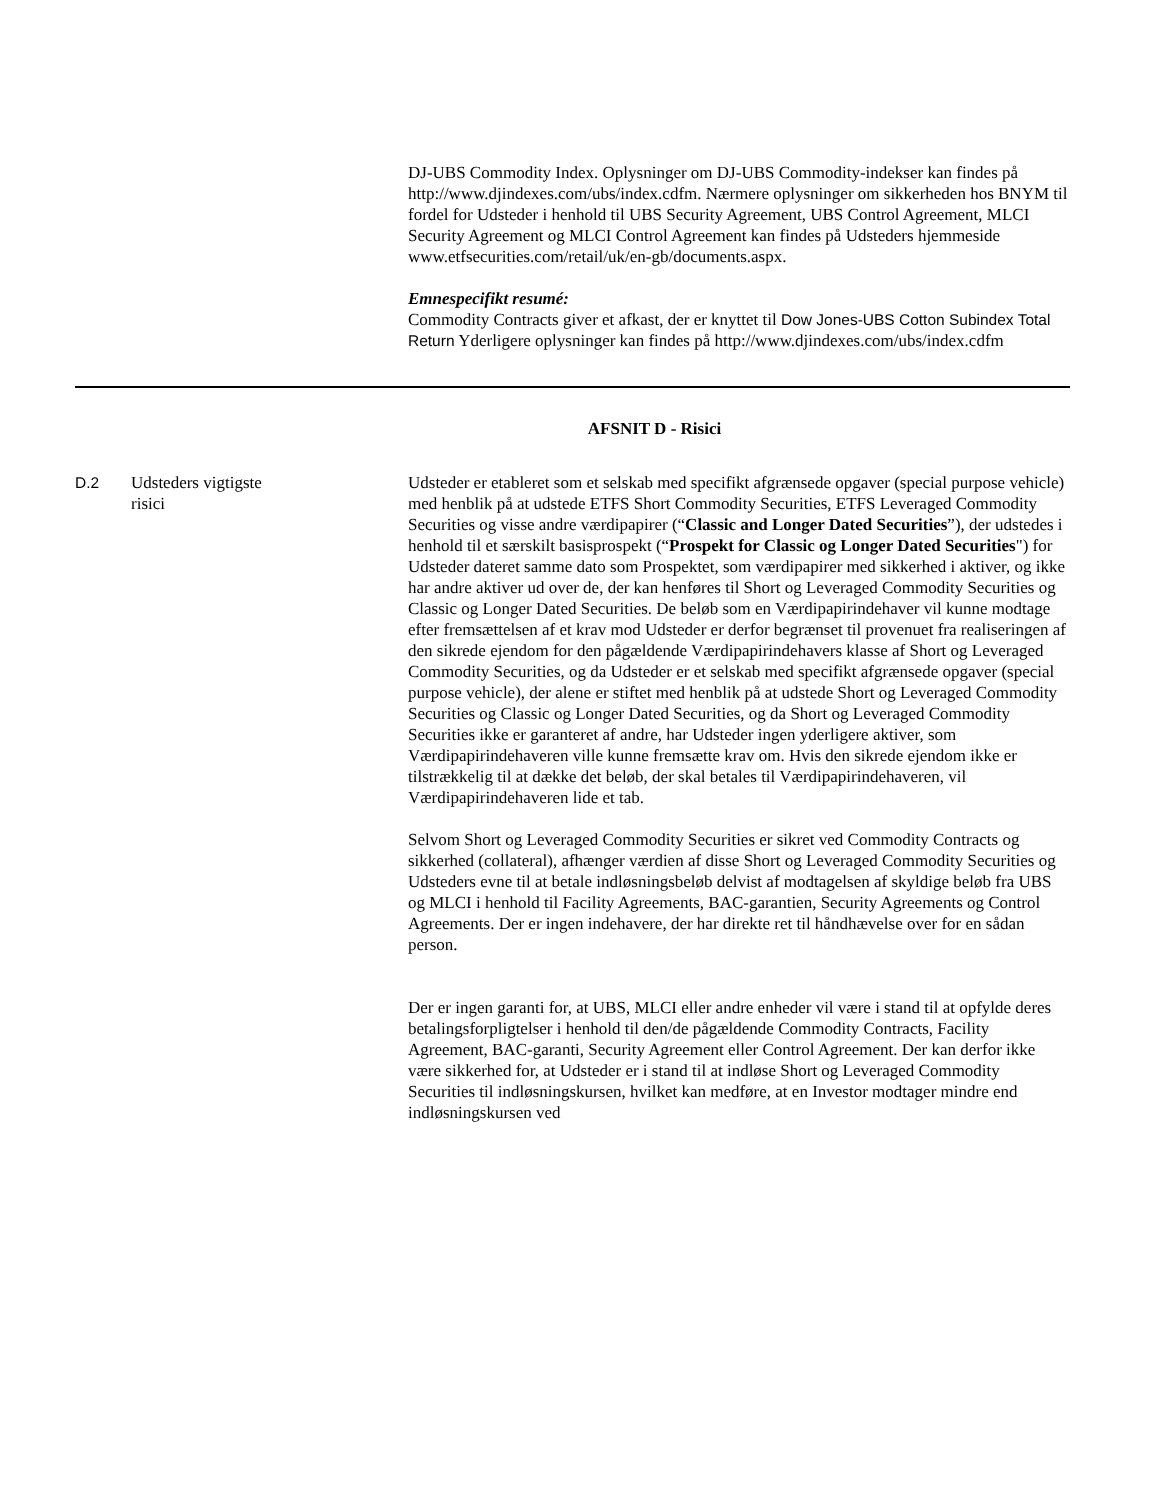DJ-UBS Commodity Index. Oplysninger om DJ-UBS Commodity-indekser kan findes på http://www.djindexes.com/ubs/index.cdfm. Nærmere oplysninger om sikkerheden hos BNYM til fordel for Udsteder i henhold til UBS Security Agreement, UBS Control Agreement, MLCI Security Agreement og MLCI Control Agreement kan findes på Udsteders hjemmeside www.etfsecurities.com/retail/uk/en-gb/documents.aspx.
Emnespecifikt resumé:
Commodity Contracts giver et afkast, der er knyttet til Dow Jones-UBS Cotton Subindex Total Return Yderligere oplysninger kan findes på http://www.djindexes.com/ubs/index.cdfm
AFSNIT D - Risici
D.2 Udsteders vigtigste
risici
Udsteder er etableret som et selskab med specifikt afgrænsede opgaver (special purpose vehicle) med henblik på at udstede ETFS Short Commodity Securities, ETFS Leveraged Commodity Securities og visse andre værdipapirer (“Classic and Longer Dated Securities”), der udstedes i henhold til et særskilt basisprospekt (“Prospekt for Classic og Longer Dated Securities") for Udsteder dateret samme dato som Prospektet, som værdipapirer med sikkerhed i aktiver, og ikke har andre aktiver ud over de, der kan henføres til Short og Leveraged Commodity Securities og Classic og Longer Dated Securities. De beløb som en Værdipapirindehaver vil kunne modtage efter fremsættelsen af et krav mod Udsteder er derfor begrænset til provenuet fra realiseringen af den sikrede ejendom for den pågældende Værdipapirindehavers klasse af Short og Leveraged Commodity Securities, og da Udsteder er et selskab med specifikt afgrænsede opgaver (special purpose vehicle), der alene er stiftet med henblik på at udstede Short og Leveraged Commodity Securities og Classic og Longer Dated Securities, og da Short og Leveraged Commodity Securities ikke er garanteret af andre, har Udsteder ingen yderligere aktiver, som Værdipapirindehaveren ville kunne fremsætte krav om. Hvis den sikrede ejendom ikke er tilstrækkelig til at dække det beløb, der skal betales til Værdipapirindehaveren, vil Værdipapirindehaveren lide et tab.
Selvom Short og Leveraged Commodity Securities er sikret ved Commodity Contracts og sikkerhed (collateral), afhænger værdien af disse Short og Leveraged Commodity Securities og Udsteders evne til at betale indløsningsbeløb delvist af modtagelsen af skyldige beløb fra UBS og MLCI i henhold til Facility Agreements, BAC-garantien, Security Agreements og Control Agreements. Der er ingen indehavere, der har direkte ret til håndhævelse over for en sådan person.
Der er ingen garanti for, at UBS, MLCI eller andre enheder vil være i stand til at opfylde deres betalingsforpligtelser i henhold til den/de pågældende Commodity Contracts, Facility Agreement, BAC-garanti, Security Agreement eller Control Agreement. Der kan derfor ikke være sikkerhed for, at Udsteder er i stand til at indløse Short og Leveraged Commodity Securities til indløsningskursen, hvilket kan medføre, at en Investor modtager mindre end indløsningskursen ved